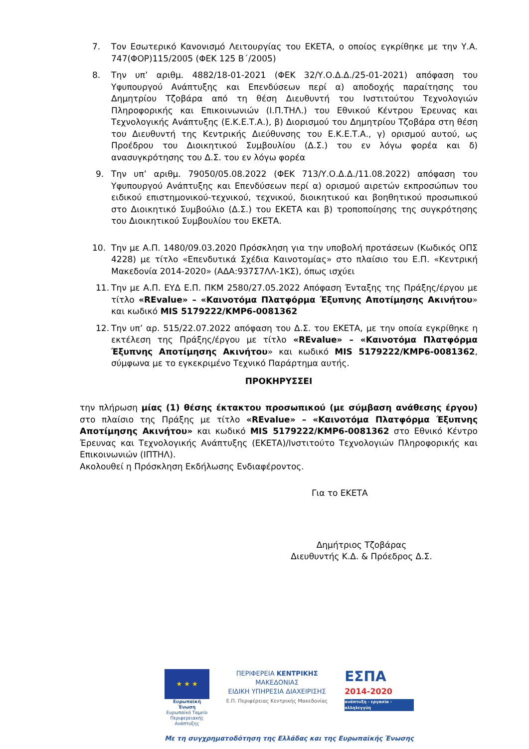7. Τον Εσωτερικό Κανονισμό Λειτουργίας του ΕΚΕΤΑ, ο οποίος εγκρίθηκε με την Υ.Α. 747(ΦΟΡ)115/2005 (ΦΕΚ 125 Β΄/2005)
8. Την υπ’ αριθμ. 4882/18-01-2021 (ΦΕΚ 32/Υ.Ο.Δ.Δ./25-01-2021) απόφαση του Υφυπουργού Ανάπτυξης και Επενδύσεων περί α) αποδοχής παραίτησης του Δημητρίου Τζοβάρα από τη θέση Διευθυντή του Ινστιτούτου Τεχνολογιών Πληροφορικής και Επικοινωνιών (Ι.Π.ΤΗΛ.) του Εθνικού Κέντρου Έρευνας και Τεχνολογικής Ανάπτυξης (Ε.Κ.Ε.Τ.Α.), β) Διορισμού του Δημητρίου Τζοβάρα στη θέση του Διευθυντή της Κεντρικής Διεύθυνσης του Ε.Κ.Ε.Τ.Α., γ) ορισμού αυτού, ως Προέδρου του Διοικητικού Συμβουλίου (Δ.Σ.) του εν λόγω φορέα και δ) ανασυγκρότησης του Δ.Σ. του εν λόγω φορέα
9. Την υπ’ αριθμ. 79050/05.08.2022 (ΦΕΚ 713/Υ.Ο.Δ.Δ./11.08.2022) απόφαση του Υφυπουργού Ανάπτυξης και Επενδύσεων περί α) ορισμού αιρετών εκπροσώπων του ειδικού επιστημονικού-τεχνικού, τεχνικού, διοικητικού και βοηθητικού προσωπικού στο Διοικητικό Συμβούλιο (Δ.Σ.) του ΕΚΕΤΑ και β) τροποποίησης της συγκρότησης του Διοικητικού Συμβουλίου του ΕΚΕΤΑ.
10. Την με Α.Π. 1480/09.03.2020 Πρόσκληση για την υποβολή προτάσεων (Κωδικός ΟΠΣ 4228) με τίτλο «Επενδυτικά Σχέδια Καινοτομίας» στο πλαίσιο του Ε.Π. «Κεντρική Μακεδονία 2014-2020» (ΑΔΑ:937Σ7ΛΛ-1ΚΣ), όπως ισχύει
11. Την με Α.Π. ΕΥΔ Ε.Π. ΠΚΜ 2580/27.05.2022 Απόφαση Ένταξης της Πράξης/έργου με τίτλο «REvalue» – «Καινοτόμα Πλατφόρμα Έξυπνης Αποτίμησης Ακινήτου» και κωδικό MIS 5179222/ΚΜΡ6-0081362
12. Την υπ’ αρ. 515/22.07.2022 απόφαση του Δ.Σ. του ΕΚΕΤΑ, με την οποία εγκρίθηκε η εκτέλεση της Πράξης/έργου με τίτλο «REvalue» – «Καινοτόμα Πλατφόρμα Έξυπνης Αποτίμησης Ακινήτου» και κωδικό MIS 5179222/ΚΜΡ6-0081362, σύμφωνα με το εγκεκριμένο Τεχνικό Παράρτημα αυτής.
ΠΡΟΚΗΡΥΣΣΕΙ
την πλήρωση μίας (1) θέσης έκτακτου προσωπικού (με σύμβαση ανάθεσης έργου) στο πλαίσιο της Πράξης με τίτλο «REvalue» – «Καινοτόμα Πλατφόρμα Έξυπνης Αποτίμησης Ακινήτου» και κωδικό MIS 5179222/ΚΜΡ6-0081362 στο Εθνικό Κέντρο Έρευνας και Τεχνολογικής Ανάπτυξης (ΕΚΕΤΑ)/Ινστιτούτο Τεχνολογιών Πληροφορικής και Επικοινωνιών (ΙΠΤΗΛ).
Ακολουθεί η Πρόσκληση Εκδήλωσης Ενδιαφέροντος.
Για το ΕΚΕΤΑ
Δημήτριος Τζοβάρας
Διευθυντής Κ.Δ. & Πρόεδρος Δ.Σ.
★ ★ ★
Ευρωπαϊκή Ένωση
Ευρωπαϊκό Ταμείο Περιφερειακής Ανάπτυξης
ΠΕΡΙΦΕΡΕΙΑ ΚΕΝΤΡΙΚΗΣ ΜΑΚΕΔΟΝΙΑΣ
ΕΙΔΙΚΗ ΥΠΗΡΕΣΙΑ ΔΙΑΧΕΙΡΙΣΗΣ
Ε.Π. Περιφέρειας Κεντρικής Μακεδονίας
ΕΣΠΑ
2014-2020
ανάπτυξη - εργασία - αλληλεγγύη
Με τη συγχρηματοδότηση της Ελλάδας και της Ευρωπαϊκής Ένωσης